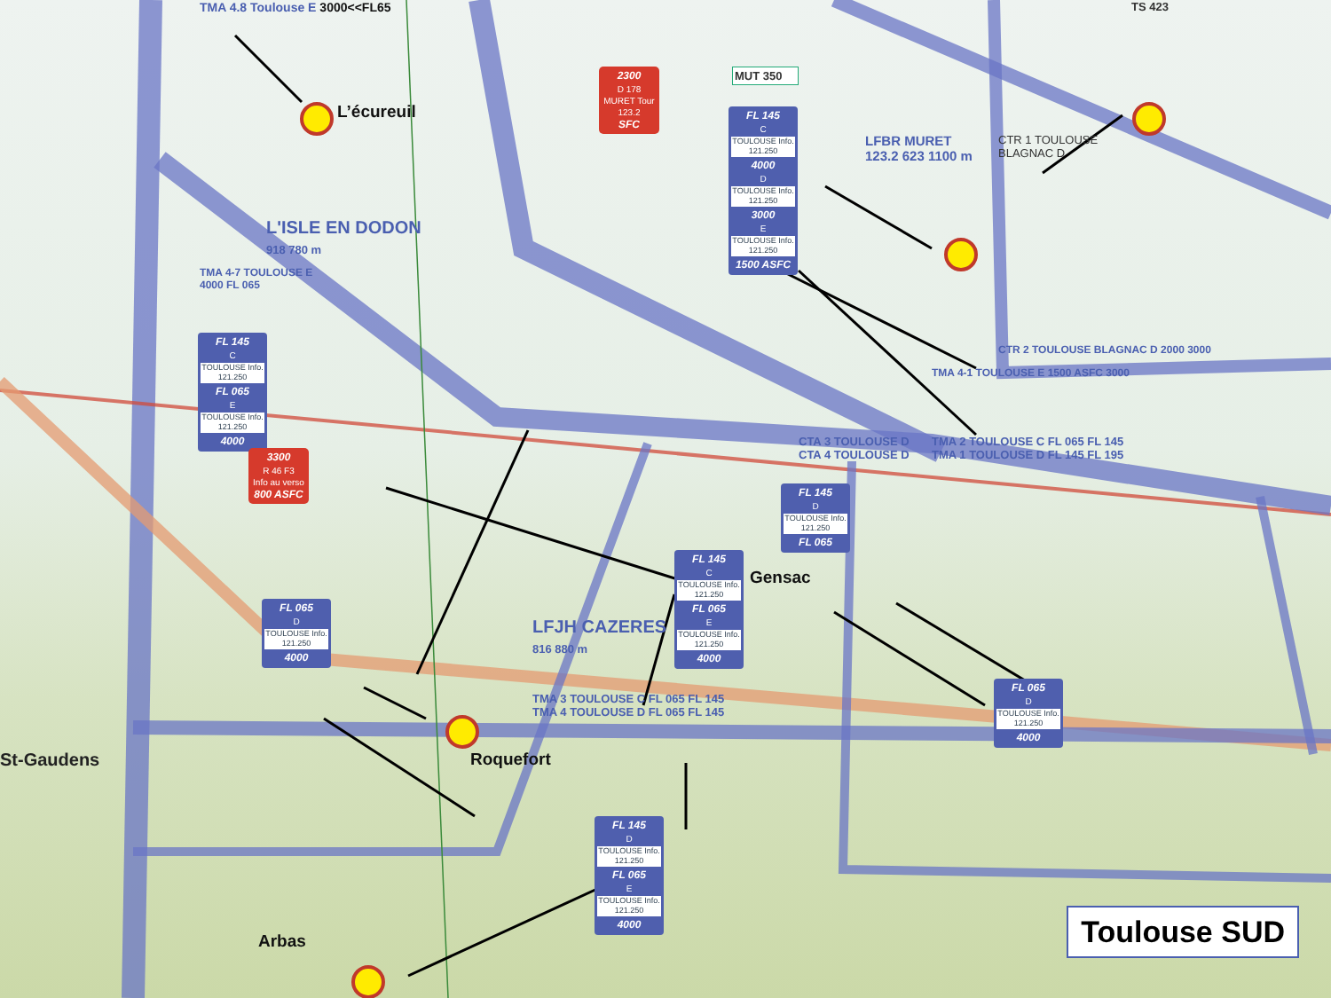TMA 4.8 Toulouse E 3000<<FL65
2300
D 178
MURET Tour
123.2
SFC
MUT 350
TS 423
L’écureuil
FL 145
C
TOULOUSE Info. 121.250
4000
D
TOULOUSE Info. 121.250
3000
E
TOULOUSE Info. 121.250
1500 ASFC
LFBR MURET
123.2 623 1100 m
CTR 1 TOULOUSE BLAGNAC D
L'ISLE EN DODON
918 780 m
TMA 4-7 TOULOUSE E 4000 FL 065
FL 145
C
TOULOUSE Info. 121.250
FL 065
E
TOULOUSE Info. 121.250
4000
CTR 2 TOULOUSE BLAGNAC D 2000 3000
TMA 4-1 TOULOUSE E 1500 ASFC 3000
CTA 3 TOULOUSE D
CTA 4 TOULOUSE D
TMA 2 TOULOUSE C FL 065 FL 145
TMA 1 TOULOUSE D FL 145 FL 195
3300
R 46 F3
Info au verso
800 ASFC
FL 145
D
TOULOUSE Info. 121.250
FL 065
FL 145
C
TOULOUSE Info. 121.250
FL 065
E
TOULOUSE Info. 121.250
4000
Gensac
LFJH CAZERES
816 880 m
FL 065
D
TOULOUSE Info. 121.250
4000
FL 065
D
TOULOUSE Info. 121.250
4000
TMA 3 TOULOUSE C FL 065 FL 145
TMA 4 TOULOUSE D FL 065 FL 145
St-Gaudens
Roquefort
FL 145
D
TOULOUSE Info. 121.250
FL 065
E
TOULOUSE Info. 121.250
4000
Toulouse SUD
Arbas